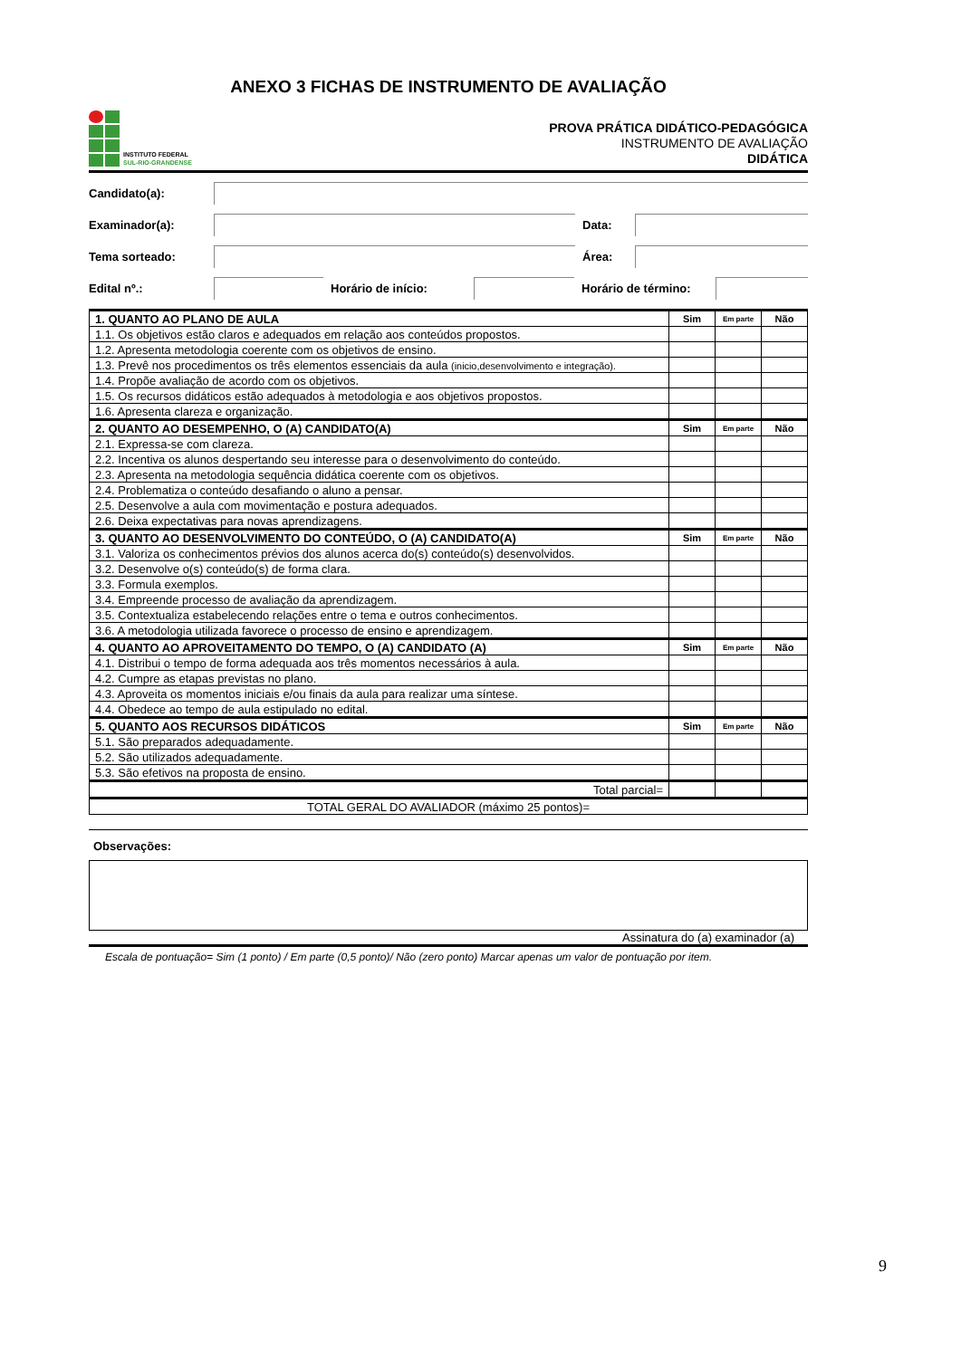ANEXO 3 FICHAS DE INSTRUMENTO DE AVALIAÇÃO
INSTITUTO FEDERAL
SUL-RIO-GRANDENSE
PROVA PRÁTICA DIDÁTICO-PEDAGÓGICA
INSTRUMENTO DE AVALIAÇÃO
DIDÁTICA
Candidato(a):
Examinador(a): Data:
Tema sorteado: Área:
Edital nº.: Horário de início:
Horário de término:
| 1. QUANTO AO PLANO DE AULA | Sim | Em parte | Não |
| 1.1. Os objetivos estão claros e adequados em relação aos conteúdos propostos. | | | |
| 1.2. Apresenta metodologia coerente com os objetivos de ensino. | | | |
| 1.3. Prevê nos procedimentos os três elementos essenciais da aula (inicio,desenvolvimento e integração). | | | |
| 1.4. Propõe avaliação de acordo com os objetivos. | | | |
| 1.5. Os recursos didáticos estão adequados à metodologia e aos objetivos propostos. | | | |
| 1.6. Apresenta clareza e organização. | | | |
| 2. QUANTO AO DESEMPENHO, O (A) CANDIDATO(A) | Sim | Em parte | Não |
| 2.1. Expressa-se com clareza. | | | |
| 2.2. Incentiva os alunos despertando seu interesse para o desenvolvimento do conteúdo. | | | |
| 2.3. Apresenta na metodologia sequência didática coerente com os objetivos. | | | |
| 2.4. Problematiza o conteúdo desafiando o aluno a pensar. | | | |
| 2.5. Desenvolve a aula com movimentação e postura adequados. | | | |
| 2.6. Deixa expectativas para novas aprendizagens. | | | |
| 3. QUANTO AO DESENVOLVIMENTO DO CONTEÚDO, O (A) CANDIDATO(A) | Sim | Em parte | Não |
| 3.1. Valoriza os conhecimentos prévios dos alunos acerca do(s) conteúdo(s) desenvolvidos. | | | |
| 3.2. Desenvolve o(s) conteúdo(s) de forma clara. | | | |
| 3.3. Formula exemplos. | | | |
| 3.4. Empreende processo de avaliação da aprendizagem. | | | |
| 3.5. Contextualiza estabelecendo relações entre o tema e outros conhecimentos. | | | |
| 3.6. A metodologia utilizada favorece o processo de ensino e aprendizagem. | | | |
| 4. QUANTO AO APROVEITAMENTO DO TEMPO, O (A) CANDIDATO (A) | Sim | Em parte | Não |
| 4.1. Distribui o tempo de forma adequada aos três momentos necessários à aula. | | | |
| 4.2. Cumpre as etapas previstas no plano. | | | |
| 4.3. Aproveita os momentos iniciais e/ou finais da aula para realizar uma síntese. | | | |
| 4.4. Obedece ao tempo de aula estipulado no edital. | | | |
| 5. QUANTO AOS RECURSOS DIDÁTICOS | Sim | Em parte | Não |
| 5.1. São preparados adequadamente. | | | |
| 5.2. São utilizados adequadamente. | | | |
| 5.3. São efetivos na proposta de ensino. | | | |
| Total parcial= | | | |
| TOTAL GERAL DO AVALIADOR (máximo 25 pontos)= | | | |
Observações:
Assinatura do (a) examinador (a)
Escala de pontuação= Sim (1 ponto) / Em parte (0,5 ponto)/ Não (zero ponto) Marcar apenas um valor de pontuação por item.
9